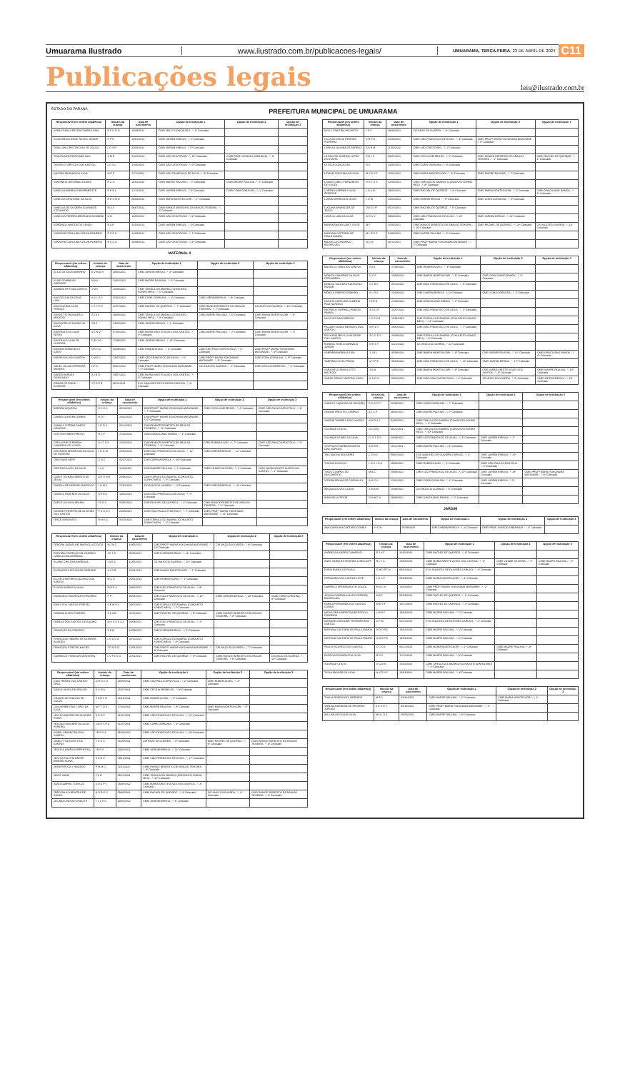Umuarama Ilustrado
www.ilustrado.com.br/publicacoes-legais/
UMUARAMA, TERÇA-FEIRA, 23 DE ABRIL DE 2024
C11
Publicações legais
leis@ilustrado.com.br
ESTADO DO PARANÁ
PREFEITURA MUNICIPAL DE UMUARAMA
| Responsável (em ordem alfabética) | Iniciais da criança | Data de nascimento | Opção de instituição 1 | Opção de instituição 2 | Opção de instituição 3 |
| --- | --- | --- | --- | --- | --- |
| SEBASTIANA CREUZA CORREA LIMA | R F G D O | 18/08/2022 | CMEI NELLY GONÇALVES - *, 1º Colocado | | |
| SILAS BRASILIENSE NEVES JUNIOR | E P N | 13/01/2023 | CMEI JARDIM BIRIGUI - *, 1º Colocado | | |
| THAILLANI CRISTINI DIAS DE SOUZA | L D S R | 20/06/2022 | CMEI JARDIM BIRIGUI - *, 5º Colocado | | |
| THALITA MONTEIRO MESSIAS | A M B | 01/05/2022 | CMEI SÃO CRISTÓVÃO - *, 10º Colocado | CMEI PROF. IGNÁCIO URBAINSKI - *, 3º Colocado | |
| THATIELLY ARTUZO DOS SANTOS | L D S C | 11/06/2022 | CMEI SÃO CRISTÓVÃO - *, 6º Colocado | | |
| VALÉRIA PAULINO DA SILVA | M P C | 17/11/2022 | CMEI SÃO FRANCISCO DE ASSIS - *, 8º Colocado | | |
| VANDINEIA JERONIMO GOMES | R C G | 13/02/2023 | CMEI MADRE PAULINA - *, 5º Colocado | CMEI MADRE PAULINA - *, 6º Colocado | |
| VANESSA BARBOSA BARBAROTTE | P H B L | 21/12/2022 | CMEI JARDIM BIRIGUI - *, 3º Colocado | CMEI CORA CORALINA - *, 1º Colocado | |
| VANESSA CRISTIANE DA SILVA | B D S M O | 06/03/2023 | CMEI MARIA MONTESSORI - *, 1º Colocado | | |
| VANESSA DE OLIVEIRA SCARANTE STEVANATO | M S S | 08/07/2022 | CMEI RANICE BENEDITO DE ARAÚJO TEIXEIRA - *, 2º Colocado | | |
| VANESSA PEREIRA MEDRADO BOMBONI | G B | 13/05/2022 | CMEI SÃO CRISTÓVÃO - *, 9º Colocado | | |
| VERÔNICA SANTOS DE SOUZA | B S P | 22/04/2022 | CMEI JARDIM BIRIGUI - *, 4º Colocado | | |
| YAKELINE CAROLINA COLON ROMERO | B C C G | 24/08/2022 | CMEI SÃO CRISTÓVÃO - *, 7º Colocado | | |
| YAKELINE CAROLINA COLON ROMERO | B C C G | 24/08/2022 | CMEI SÃO CRISTÓVÃO - *, 8º Colocado | | |
MATERNAL II
| Responsável (em ordem alfabética) | Iniciais da criança | Data de nascimento | Opção de instituição 1 | Opção de instituição 2 | Opção de instituição 3 |
| --- | --- | --- | --- | --- | --- |
| ALICE DA SILVA MARINHO | E V M D N | 29/04/2021 | CMEI JARDIM BIRIGUI - *, 4º Colocado | | |
| ALINE DOMINGOS ANDRADE | M A A | 22/01/2022 | CMEI MADRE PAULINA - *, 4º Colocado | | |
| AMANDA FEITOSA SANTOS | J M S | 23/08/2021 | CMEI TARSILA DO AMARAL (CONJUNTO SONHO MEU) - *, 5º Colocado | | |
| ANA CECILIA DA CRUZ LIMA | A G L D S | 25/02/2022 | CMEI CORA CORALINA - *, 4º Colocado | CMEI JARDIM BIRIGUI - *, 8º Colocado | |
| ANA CLAUDIA SILVA FRANÇA | L V F D O | 22/07/2021 | CMEI RACHEL DE QUEIROZ - *, 7º Colocado | CMEI RANICE BENEDITO DE ARAÚJO TEIXEIRA - *, 7º Colocado | CEI ANJO DA GUARDA - *, 12º Colocado |
| ANA KETYLYN AMADEU MACEDO | A J A V | 28/09/2021 | CMEI TARSILA DO AMARAL (CONJUNTO SONHO MEU) - *, 9º Colocado | CMEI MADRE PAULINA - *, 6º Colocado | CMEI MARIA MONTESSORI - *, 3º Colocado |
| ANA NATIELLE NUNES DA SILVA | J B P | 24/05/2021 | CMEI JARDIM BIRIGUI - *, 1º Colocado | | |
| ANA PAULA DA SILVA NEVES | S E N V | 07/06/2021 | CMEI MARIA ARLETE ALVES DOS SANTOS - *, 2º Colocado | CMEI MADRE PAULINA - *, 2º Colocado | CMEI MARIA MONTESSORI - *, 1º Colocado |
| ANA PAULA SILVA DE OLIVEIRA | G D O A | 17/08/2021 | CMEI JARDIM BIRIGUI - *, 14º Colocado | | |
| ANANDA EMANUELLE SASSI | M V S C | 03/09/2021 | CMEI RUBEM ALVES - *, 2º Colocado | CMEI SÃO PAULO APÓSTOLO - *, 1º Colocado | CMEI PROFª MARIA YOKOHAMA WATANABE - *, 4º Colocado |
| ANDRESSA DOS SANTOS | L M D S | 13/07/2021 | CMEI SÃO FRANCISCO DE ASSIS - *, 6º Colocado | CMEI PROFª MARIA YOKOHAMA WATANABE - *, 3º Colocado | CMEI CORA CORALINA - *, 5º Colocado |
| ANGEL JULIAN FERREIRA MENDES | H F A | 06/01/2022 | CMEI PROFª MARIA YOKOHAMA WATANABE - *, 2º Colocado | CEI ANJO DA GUARDA - *, 1º Colocado | CMEI CECILIA MEIRELES - *, 2º Colocado |
| ANÉZIA BORGES DOMICIANO | Á J B D | 18/07/2021 | CMEI MARIA ARLETE ALVES DOS SANTOS - *, 3º Colocado | | |
| ARIANA DE PINHO OLIVEIRA | J P D P B | 08/11/2021 | E.M. ANALIDES DE OLIVEIRA CARUSO - *, 1º Colocado | | |
| Responsável (em ordem alfabética) | Iniciais da criança | Data de nascimento | Opção de instituição 1 | Opção de instituição 2 | Opção de instituição 3 |
| --- | --- | --- | --- | --- | --- |
| BRENDA SIQUERIA | H S D S | 30/10/2021 | CMEI PROFª MARIA YOKOHAMA WATANABE - *, 7º Colocado | CMEI CECILIA MEIRELES - *, 4º Colocado | CMEI SÃO PAULO APÓSTOLO - *, 3º Colocado |
| CAMILA OLIVEIRA GOMES | H O I | 24/02/2022 | CMEI PROFª MARIA YOKOHAMA WATANABE - *, 6º Colocado | | |
| CAMILLY VITÓRIA GODOY CRISPINS | L G D S | 31/12/2021 | CMEI RANICE BENEDITO DE ARAÚJO TEIXEIRA - *, 11º Colocado | | |
| CLEITON FABRE PIROTA | R C P | 27/02/2022 | CMEI GRACILIANO RAMOS - *, 1º Colocado | | |
| CRISLAYNE FERREIRA CAMARGO DE SOUZA | A J C D S | 22/02/2022 | CMEI RANICE BENEDITO DE ARAÚJO TEIXEIRA - *, 5º Colocado | CMEI RUBEM ALVES - *, 7º Colocado | CMEI SÃO PAULO APÓSTOLO - *, 5º Colocado |
| CRISTIANE APARECIDA DA SILVA DE OLIVEIRA | L D O M | 26/02/2022 | CMEI SÃO FRANCISCO DE ASSIS - *, 11º Colocado | CMEI JARDIM BIRIGUI - *, 12º Colocado | |
| CRISTIANE NERY | G N Z | 05/07/2021 | CMEI JARDIM BIRIGUI - *, 16º Colocado | | |
| CRISTINA ALVES DA SILVA | L L A | 11/04/2021 | CMEI MADRE PAULINA - *, 1º Colocado | CMEI VILMAR SILVEIRA - *, 1º Colocado | CMEI MARIA ARLETE ALVES DOS SANTOS - *, 1º Colocado |
| DAIELY DO NASCIMENTO DE JESUS | A G D N R | 23/06/2021 | CMEI TARSILA DO AMARAL (CONJUNTO SONHO MEU) - *, 6º Colocado | | |
| DANIELA DE MORAES BARROSO | L D M Z | 27/01/2022 | CEI ANJO DA GUARDA - *, 4º Colocado | CMEI JARDIM BIRIGUI - *, 15º Colocado | |
| DANIELA REZENDE DA SILVA | A R B A | 18/05/2021 | CMEI SÃO FRANCISCO DE ASSIS - *, 5º Colocado | | |
| DARLIT DA SILVA BRUNO | I E D S | 01/05/2021 | CMEI RACHEL DE QUEIROZ - *, 2º Colocado | CMEI RANICE BENEDITO DE ARAÚJO TEIXEIRA - *, 2º Colocado | |
| DAYANE FERREIRA DE OLIVEIRA DOS SANTOS | P D O D S | 22/06/2021 | CMEI SÃO PAULO APÓSTOLO - *, 7º Colocado | CMEI PROFª MARIA YOKOHAMA WATANABE - *, 11º Colocado | |
| DIRCE SIMIONATO | M M S S | 06/10/2021 | CMEI TARSILA DO AMARAL (CONJUNTO SONHO MEU) - *, 2º Colocado | | |
| Responsável (em ordem alfabética) | Iniciais da criança | Data de nascimento | Opção de instituição 1 | Opção de instituição 2 | Opção de instituição 3 |
| --- | --- | --- | --- | --- | --- |
| DÉBORA JAQUELINE MARSOLLA COSTA | M J M C | 18/06/2021 | CMEI PROFª MARIA YOKOHAMA WATANABE - *, 10º Colocado | CEI ANJO DA GUARDA - *, 9º Colocado | |
| EDDYMAL PATRICIA DEL CARMEN CABELLO BILLERMOSA | J E T C | 05/05/2021 | CMEI JARDIM BIRIGUI - *, 11º Colocado | | |
| ELIANE CRISTINA BARBOSA | I G B C | 15/06/2021 | CEI ANJO DA GUARDA - *, 10º Colocado | | |
| ELIZANGELA PIOVEZAN REZENDE | A L P R | 15/01/2022 | CMEI MARIA MONTESSORI - *, 7º Colocado | | |
| ELLEN JHEFERNY GALDINO DOS SANTOS | M C G | 20/01/2022 | CMEI RUBEM ALVES - *, 1º Colocado | | |
| ELOÍSA BARBOSA VASSI | M B D S | 28/02/2022 | CMEI SÃO FRANCISCO DE ASSIS - *, 8º Colocado | | |
| EMANUELA RODRIGUES PEZARINI | F P | 08/04/2021 | CMEI SÃO FRANCISCO DE ASSIS - *, 16º Colocado | CMEI JARDIM BIRIGUI - *, 20º Colocado | CMEI CORA CORALINA - *, 9º Colocado |
| EMILY DOS SANTOS FREITAS | S E M D S | 28/07/2021 | CMEI TARSILA DO AMARAL (CONJUNTO SONHO MEU) - *, 7º Colocado | | |
| FABIANA ALVES PEREIRA | A Z A M | 03/11/2021 | CMEI RACHEL DE QUEIROZ - *, 9º Colocado | CMEI RANICE BENEDITO DE ARAÚJO TEIXEIRA - *, 9º Colocado | |
| FABÍOLA DOS SANTOS DE AQUINO | M E D S D A S | 18/08/2021 | CMEI SÃO FRANCISCO DE ASSIS - *, 2º Colocado | | |
| FRANCHESCA CERANTO | A C M | 13/09/2021 | CMEI JARDIM BIRIGUI - *, 2º Colocado | | |
| FRANCIELE RIBEIRO DE OLIVEIRA ALMEIDA | L S O D A | 28/12/2021 | CMEI TARSILA DO AMARAL (CONJUNTO SONHO MEU) - *, 4º Colocado | | |
| FRANCIELLE RECHE MACIEL | J F M D O | 14/01/2022 | CMEI PROFª MARIA YOKOHAMA WATANABE - *, 9º Colocado | CEI ANJO DA GUARDA - *, 7º Colocado | |
| GABRIELLE FENELON MONTEIRO | L V F D C S | 26/01/2022 | CMEI RACHEL DE QUEIROZ - *, 8º Colocado | CMEI RANICE BENEDITO DE ARAÚJO TEIXEIRA - *, 8º Colocado | CEI ANJO DA GUARDA - *, 13º Colocado |
| Responsável (em ordem alfabética) | Iniciais da criança | Data de nascimento | Opção de instituição 1 | Opção de instituição 2 | Opção de instituição 3 |
| --- | --- | --- | --- | --- | --- |
| GAEL RENAN DOS SANTOS DINIZ | G R D S D | 18/05/2021 | CMEI SÃO PAULO APÓSTOLO - *, 2º Colocado | CMEI RUBEM ALVES - *, 4º Colocado | |
| GISELE ALVES DE ARAÚJO | G S D A | 23/07/2021 | CMEI CECILIA MEIRELES - *, 3º Colocado | | |
| GRACIELLE PAULINO DE SOUZA | P A D S R | 26/10/2021 | CMEI RUBEM ALVES - *, 5º Colocado | | |
| GUILHERME DIAS TURCI DA SILVA | M F T D S | 17/04/2021 | CMEI MADRE PAULINA - *, 8º Colocado | CMEI MARIA MONTESSORI - *, 6º Colocado | |
| HELLEN MAYARA DE OLIVEIRA PERIN | E D O P | 01/07/2021 | CMEI SÃO FRANCISCO DE ASSIS - *, 12º Colocado | | |
| HELOISA RAYANNE DA SILVA PEREIRA | J M D S P A | 31/07/2021 | CMEI CORA CORALINA - *, 3º Colocado | | |
| ISABEL APARECIDA DOS SANTOS | I R D S A | 06/01/2022 | CMEI SÃO FRANCISCO DE ASSIS - *, 10º Colocado | | |
| JAMILLY YOUSSEF DOS SANTOS | Y D S C | 16/06/2021 | CEI ANJO DA GUARDA - *, 8º Colocado | CMEI RACHEL DE QUEIROZ - *, 6º Colocado | CMEI RANICE BENEDITO DE ARAÚJO TEIXEIRA - *, 6º Colocado |
| JESSICA SIMÃO RUPPENTHAL | I R D S | 20/04/2021 | CMEI JARDIM BIRIGUI - *, 21º Colocado | | |
| JESYCA TALITHA ONFRE RIBEIRO VIANA | K E R V | 29/10/2021 | CMEI SÃO FRANCISCO DE ASSIS - *, 17º Colocado | | |
| JHENIFER KELY MACEDO | P M M C | 11/11/2021 | CMEI RANICE BENEDITO DE ARAÚJO TEIXEIRA - *, 3º Colocado | | |
| JOICE VALIM | J V R | 06/12/2021 | CMEI TARSILA DO AMARAL (CONJUNTO SONHO MEU) - *, 12º Colocado | | |
| JOÃO GABRIEL TURISCO | S D S P T | 28/01/2022 | CMEI MARIA ARLETE ALVES DOS SANTOS - *, 4º Colocado | | |
| JOÃO PAULO BENÍTES DE SOUZA | N D R D S | 09/06/2021 | CMEI RACHEL DE QUEIROZ - *, 4º Colocado | CEI ANJO DA GUARDA - *, 2º Colocado | CMEI RANICE BENEDITO DE ARAÚJO TEIXEIRA - *, 4º Colocado |
| JULIANA LINDOLFO BELOTI | T L L D S | 30/03/2022 | CMEI JARDIM BIRIGUI - *, 3º Colocado | | |
| Responsável (em ordem alfabética) | Iniciais da criança | Data de nascimento | Opção de instituição 1 | Opção de instituição 2 | Opção de instituição 3 |
| --- | --- | --- | --- | --- | --- |
| KELLY CRISTINA PACHECO | L P S | 28/09/2021 | CEI ANJO DA GUARDA - *, 3º Colocado | | |
| LAILA DE JESUS PEREIRA PORFÍRIO | E R P G | 25/08/2021 | CMEI SÃO FRANCISCO DE ASSIS - *, 9º Colocado | CMEI PROFª MARIA YOKOHAMA WATANABE - *, 5º Colocado | |
| LARISSA JULIANA DE BARROS | A D B M | 11/03/2022 | CMEI SÃO CRISTÓVÃO - *, 1º Colocado | | |
| LETÍCIA DE ALMEIDA LOPES DA CUNHA | K B L F | 08/07/2021 | CMEI CECILIA MEIRELES - *, 1º Colocado | CMEI RANICE BENEDITO DE ARAÚJO TEIXEIRA - *, 1º Colocado | CMEI RACHEL DE QUEIROZ - *, 1º Colocado |
| LETÍCIA GONÇALVES | R G | 24/05/2021 | CMEI CORA CORALINA - *, 8º Colocado | | |
| LIDIANE CRISTINA DA SILVA | M V D S F | 15/01/2022 | CMEI MARIA MONTESSORI - *, 4º Colocado | CMEI MADRE PAULINA - *, 7º Colocado | |
| LOIANY CIBELI FERNANDES DE SOUZA | H G F D S | 22/04/2021 | CMEI TARSILA DO AMARAL (CONJUNTO SONHO MEU) - *, 8º Colocado | | |
| LORENA GABRIELY SILVA REZENDE | L G S R | 29/04/2021 | CMEI RACHEL DE QUEIROZ - *, 3º Colocado | CMEI MARIA MONTESSORI - *, 2º Colocado | CMEI GRACILIANO RAMOS - *, 3º Colocado |
| LUANA APARECIDA ULIAN | L U M | 24/06/2021 | CMEI JARDIM BIRIGUI - *, 9º Colocado | CMEI CORA CORALINA - *, 6º Colocado | |
| LUCIANA APARECIDA DE JESUS | V B D J P | 05/12/2021 | CMEI RACHEL DE QUEIROZ - *, 5º Colocado | | |
| LUCÉLIA LIMA DA SILVA | O D S V | 09/06/2021 | CMEI SÃO FRANCISCO DE ASSIS - *, 13º Colocado | CMEI JARDIM BIRIGUI - *, 13º Colocado | |
| MARCKENSON SAINT JUSTE | M F | 15/05/2021 | CMEI RANICE BENEDITO DE ARAÚJO TEIXEIRA - *, 10º Colocado | CMEI RACHEL DE QUEIROZ - *, 10º Colocado | CEI ANJO DA GUARDA - *, 14º Colocado |
| MARYANA VICTÓRIA DE PAULA RAMOS | M L D P C | 01/06/2021 | CMEI MADRE PAULINA - *, 3º Colocado | | |
| MICAELLA CANONICO RODRIGUES | O C M | 26/12/2021 | CMEI PROFª MARIA YOKOHAMA WATANABE - *, 1º Colocado | | |
| Responsável (em ordem alfabética) | Iniciais da criança | Data de nascimento | Opção de instituição 1 | Opção de instituição 2 | Opção de instituição 3 |
| --- | --- | --- | --- | --- | --- |
| MICHELLE LIMA DOS SANTOS | R A L | 17/08/2021 | CMEI RUBEM ALVES - *, 3º Colocado | | |
| MONICA CHAMPAN DA SILVA FERNANDES | G C F | 16/08/2021 | CMEI MARIA MONTESSORI - *, 5º Colocado | CMEI GRACILIANO RAMOS - *, 4º Colocado | |
| MONICA SOLEDAD BALBUENA ROMÁN | D L B S | 03/10/2021 | CMEI SÃO FRANCISCO DE ASSIS - *, 3º Colocado | | |
| MÔNICA RIBEIRO ROMERO | K L R S | 26/08/2021 | CMEI JARDIM BIRIGUI - *, 6º Colocado | CMEI CORA CORALINA - *, 2º Colocado | |
| NATALIA CAROLINE ALMEIDA RUIZ NARCISO | I A R N | 21/03/2022 | CMEI GRACILIANO RAMOS - *, 2º Colocado | | |
| NATHIELLI CERRIALI PONTES RAMOS | Á S C R | 25/07/2021 | CMEI SÃO FRANCISCO DE ASSIS - *, 1º Colocado | | |
| NILCE DO NASCIMENTO | I G D S B | 11/05/2021 | CMEI TARSILA DO AMARAL (CONJUNTO SONHO MEU) - *, 11º Colocado | | |
| PALOMA SOUZA MENEZES DOS SANTOS | M H D S | 28/02/2022 | CMEI SÃO FRANCISCO DE ASSIS - *, 7º Colocado | | |
| ROSILENE MELO GUALTIEIRE DOS SANTOS | A C G D S | 20/09/2021 | CMEI TARSILA DO AMARAL (CONJUNTO SONHO MEU) - *, 3º Colocado | | |
| RUBENS FIDELIS MIRANDA JUNIOR | M E S F | 02/12/2021 | CEI ANJO DA GUARDA - *, 11º Colocado | | |
| SABRINA BARBOSA LIÃO | J J B L | 30/09/2021 | CMEI MARIA MONTESSORI - *, 9º Colocado | CMEI MADRE PAULINA - *, 11º Colocado | CMEI GRACILIANO RAMOS - *, 6º Colocado |
| SABRINA COSTA PRADO | V H P B | 06/04/2021 | CMEI SÃO FRANCISCO DE ASSIS - *, 14º Colocado | CMEI JARDIM BIRIGUI - *, 17º Colocado | |
| SARA MELO ANGELOTTO MACEDO | J A M | 10/05/2021 | CMEI MARIA MONTESSORI - *, 8º Colocado | CMEI MARIA ARLETE ALVES DOS SANTOS - *, 5º Colocado | CMEI MADRE PAULINA - *, 10º Colocado |
| SARAH DEMAY MARTINS GOES | E G D C | 03/02/2022 | CMEI SÃO PAULO APÓSTOLO - *, 6º Colocado | CEI ANJO DA GUARDA - *, 5º Colocado | CMEI JARDIM BIRIGUI - *, 19º Colocado |
| Responsável (em ordem alfabética) | Iniciais da criança | Data de nascimento | Opção de instituição 1 | Opção de instituição 2 | Opção de instituição 3 |
| --- | --- | --- | --- | --- | --- |
| SHIRLEY SIQUEIRA DE OLIVEIRA | P H O P P | 16/08/2021 | CMEI CORA CORALINA - *, 7º Colocado | | |
| SIMONE PRESTES CAMPOS | A L C P | 08/05/2021 | CMEI MADRE PAULINA - *, 5º Colocado | | |
| SIMONE TAMIRES DOS SANTOS | A M D S J | 02/06/2021 | CMEI TARSILA DO AMARAL (CONJUNTO SONHO MEU) - *, 1º Colocado | | |
| SOLANGE COSTA | G C A M | 06/11/2021 | CMEI TARSILA DO AMARAL (CONJUNTO SONHO MEU) - *, 10º Colocado | | |
| SOLANGE LEMES DA SILVA | I L D L D S | 23/08/2021 | CMEI SÃO FRANCISCO DE ASSIS - *, 4º Colocado | CMEI JARDIM BIRIGUI - *, 7º Colocado | |
| STEPHANY BÁRBARA MÓVIO DIAS BORGES | A M D B | 10/11/2021 | CMEI MADRE PAULINA - *, 9º Colocado | | |
| TAIS MAGNA NOGUEIRA | L G N S | 09/01/2022 | E.M. ANALIDES DE OLIVEIRA CARUSO - *, 2º Colocado | CMEI JARDIM BIRIGUI - *, 10º Colocado | |
| THAYNÁ DA SILVA | L D S L D A | 19/08/2021 | CMEI RUBEM ALVES - *, 6º Colocado | CMEI SÃO PAULO APÓSTOLO - *, 4º Colocado | |
| TIAGO CAMPOS DO NASCIMENTO | M A C | 28/08/2021 | CMEI SÃO FRANCISCO DE ASSIS - *, 15º Colocado | CMEI JARDIM BIRIGUI - *, 18º Colocado | CMEI PROFª MARIA YOKOHAMA WATANABE - *, 8º Colocado |
| VITÓRIA BRUNA DE CARVALHO | A M C S | 22/01/2022 | CMEI CORA CORALINA - *, 1º Colocado | CMEI JARDIM BIRIGUI - *, 5º Colocado | |
| WAQUILA ALVES COSTA | S M A M | 10/09/2021 | CEI ANJO DA GUARDA - *, 6º Colocado | | |
| WINSHEL ALTIDOR | D A W C A | 29/08/2021 | CMEI GRACILIANO RAMOS - *, 5º Colocado | | |
JARDIM
| Responsável (em ordem alfabética) | Iniciais da criança | Data de nascimento | Opção de instituição 1 | Opção de instituição 2 | Opção de instituição 3 |
| --- | --- | --- | --- | --- | --- |
| ANA CAROLINA CAETANO GOMES | H C N | 05/09/2020 | CMEI JARDIM BIRIGUI - *, 1º Colocado | CMEI PROF. IGNÁCIO URBAINSKI - *, 1º Colocado | |
| Responsável (em ordem alfabética) | Iniciais da criança | Data de nascimento | Opção de instituição 1 | Opção de instituição 2 | Opção de instituição 3 |
| --- | --- | --- | --- | --- | --- |
| ANDRESSA KAREN CAMARGO | P J V F | 22/05/2020 | CMEI RACHEL DE QUEIROZ - *, 3º Colocado | | |
| ANNY KAROLINI TEIXEIRA CHRISTOFF | R L T C | 24/04/2020 | CMEI MARIA ARLETE ALVES DOS SANTOS - *, 1º Colocado | CMEI VILMAR SILVEIRA - *, 1º Colocado | CMEI MADRE PAULINA - *, 6º Colocado |
| EDINA NUNES DE PAULA | D M D P D S | 08/01/2021 | E.M. ANALIDES DE OLIVEIRA CARUSO - *, 1º Colocado | | |
| FERNANDA DOS SANTOS LEITE | L D S P | 05/09/2020 | CMEI MARIA MONTESSORI - *, 3º Colocado | | |
| GABRIELA SPERANDIO DE SOUZA | M S D S | 11/02/2021 | CMEI PROFª MARIA YOKOHAMA WATANABE - *, 2º Colocado | | |
| JAYANA GABRIELA ALVES PEREIRA RODRIGUES | M A F | 05/09/2020 | CMEI RACHEL DE QUEIROZ - *, 1º Colocado | | |
| KAMILA FERNANDA DOS SANTOS CUNHA | M D S F | 10/11/2020 | CMEI RACHEL DE QUEIROZ - *, 2º Colocado | | |
| MADALENA APARECIDA BATISTELA FERREIRA | L M B F | 13/04/2020 | CMEI MADRE PAULINA - *, 7º Colocado | | |
| MARIANE CAROLINE FERREIRA DOS SANTOS | G F M | 02/12/2020 | E.M. ANALIDES DE OLIVEIRA CARUSO - *, 2º Colocado | | |
| MARYANA VICTÓRIA DE PAULA RAMOS | H R D P C | 10/04/2020 | CMEI MADRE PAULINA - *, 1º Colocado | | |
| MARYANA VICTÓRIA DE PAULA RAMOS | A M D P C | 10/04/2020 | CMEI MADRE PAULINA - *, 2º Colocado | | |
| PAULO RICARDO DOS SANTOS | C C D S | 06/11/2020 | CMEI MARIA MONTESSORI - *, 2º Colocado | CMEI MADRE PAULINA - *, 8º Colocado | |
| RAFAELA EDUARDA DA SILVA | R G S | 17/12/2020 | CMEI MADRE PAULINA - *, 3º Colocado | | |
| SOLANGE COSTA | G C A M | 21/04/2020 | CMEI TARSILA DO AMARAL (CONJUNTO SONHO MEU) - *, 1º Colocado | | |
| TAYSA MAYARA DA SILVA | H V D S F | 20/03/2021 | CMEI MADRE PAULINA - *, 4º Colocado | | |
| Responsável (em ordem alfabética) | Iniciais da criança | Data de nascimento | Opção de instituição 1 | Opção de instituição 2 | Opção de instituição 3 |
| --- | --- | --- | --- | --- | --- |
| THALIA RODRIGUES REZENDE | M R C | 03/12/2020 | CMEI MADRE PAULINA - *, 5º Colocado | CMEI MARIA MONTESSORI - *, 1º Colocado | |
| VANUSA BARBOSA DE RESENDE JORDÃO | E E D R J | 30/10/2020 | CMEI PROFª MARIA YOKOHAMA WATANABE - *, 1º Colocado | | |
| WILLIAN DE SOUZA SILVA | M N L D S | 05/05/2020 | CMEI MADRE PAULINA - *, 9º Colocado | | |